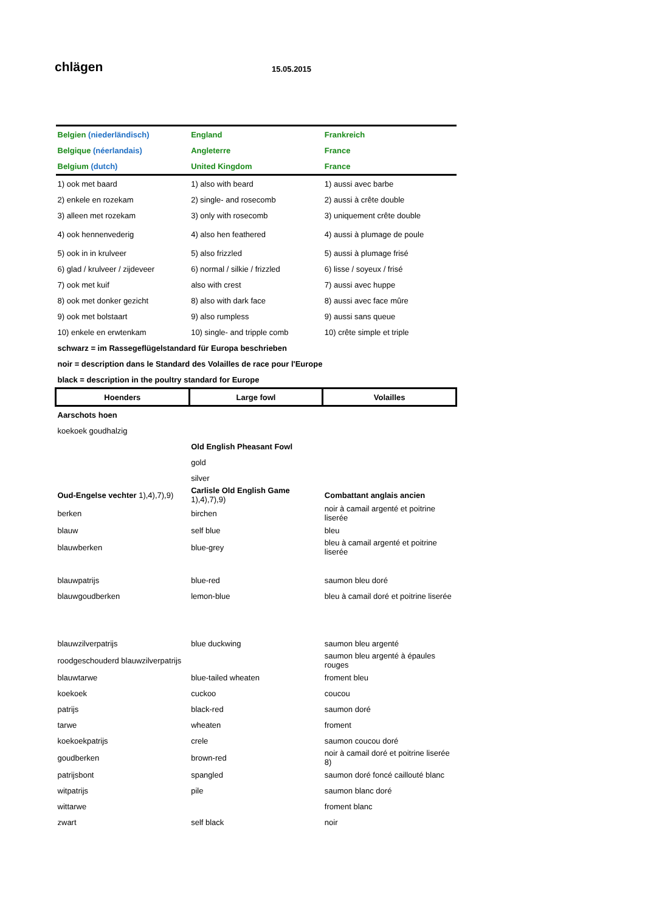chlägen 15.05.2015
| Belgien (niederländisch) | England | Frankreich |
| Belgique (néerlandais) | Angleterre | France |
| Belgium (dutch) | United Kingdom | France |
| 1) ook met baard | 1) also with beard | 1) aussi avec barbe |
| 2) enkele en rozekam | 2) single- and rosecomb | 2) aussi à crête double |
| 3) alleen met rozekam | 3) only with rosecomb | 3) uniquement crête double |
| 4) ook hennenvederig | 4) also hen feathered | 4) aussi à plumage de poule |
| 5) ook in in krulveer | 5) also frizzled | 5) aussi à plumage frisé |
| 6) glad / krulveer / zijdeveer | 6) normal / silkie / frizzled | 6) lisse / soyeux / frisé |
| 7) ook met kuif | also with crest | 7) aussi avec huppe |
| 8) ook met donker gezicht | 8) also with dark face | 8) aussi avec face mûre |
| 9) ook met bolstaart | 9) also rumpless | 9) aussi sans queue |
| 10) enkele en erwtenkam | 10) single- and tripple comb | 10) crête simple et triple |
| schwarz = im Rassegeflügelstandard für Europa beschrieben | | |
| noir = description dans le Standard des Volailles de race pour l'Europe | | |
| black = description in the poultry standard for Europe | | |
| Hoenders | Large fowl | Volailles |
| Aarschots hoen | | |
| koekoek goudhalzig | | |
| | Old English Pheasant Fowl | |
| | gold | |
| | silver | |
| Oud-Engelse vechter 1),4),7),9) | Carlisle Old English Game 1),4),7),9) | Combattant anglais ancien |
| berken | birchen | noir à camail argenté et poitrine liserée |
| blauw | self blue | bleu |
| blauwberken | blue-grey | bleu à camail argenté et poitrine liserée |
| blauwpatrijs | blue-red | saumon bleu doré |
| blauwgoudberken | lemon-blue | bleu à camail doré et poitrine liserée |
| blauwzilverpatrijs | blue duckwing | saumon bleu argenté |
| roodgeschouderd blauwzilverpatrijs | | saumon bleu argenté à épaules rouges |
| blauwtarwe | blue-tailed wheaten | froment bleu |
| koekoek | cuckoo | coucou |
| patrijs | black-red | saumon doré |
| tarwe | wheaten | froment |
| koekoekpatrijs | crele | saumon coucou doré |
| goudberken | brown-red | noir à camail doré et poitrine liserée 8) |
| patrijsbont | spangled | saumon doré foncé caillouté blanc |
| witpatrijs | pile | saumon blanc doré |
| wittarwe | | froment blanc |
| zwart | self black | noir |